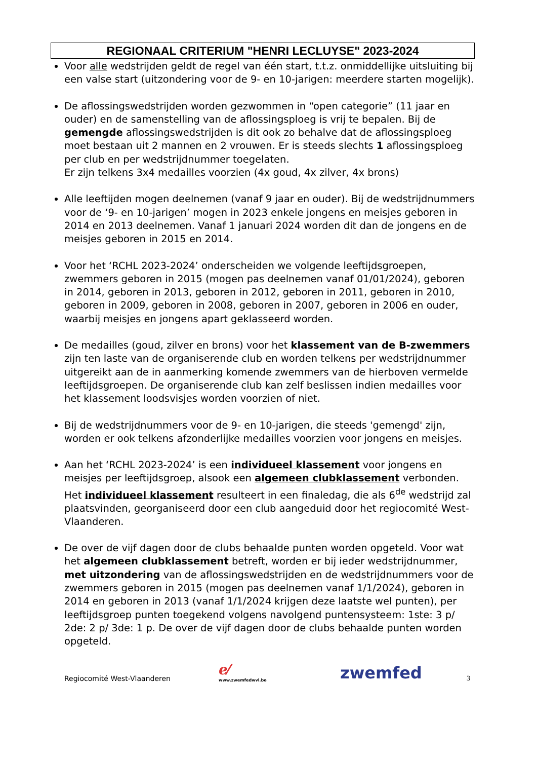REGIONAAL CRITERIUM "HENRI LECLUYSE" 2023-2024
Voor alle wedstrijden geldt de regel van één start, t.t.z. onmiddellijke uitsluiting bij een valse start (uitzondering voor de 9- en 10-jarigen: meerdere starten mogelijk).
De aflossingswedstrijden worden gezwommen in “open categorie” (11 jaar en ouder) en de samenstelling van de aflossingsploeg is vrij te bepalen. Bij de gemengde aflossingswedstrijden is dit ook zo behalve dat de aflossingsploeg moet bestaan uit 2 mannen en 2 vrouwen. Er is steeds slechts 1 aflossingsploeg per club en per wedstrijdnummer toegelaten.
Er zijn telkens 3x4 medailles voorzien (4x goud, 4x zilver, 4x brons)
Alle leeftijden mogen deelnemen (vanaf 9 jaar en ouder). Bij de wedstrijdnummers voor de ‘9- en 10-jarigen’ mogen in 2023 enkele jongens en meisjes geboren in 2014 en 2013 deelnemen. Vanaf 1 januari 2024 worden dit dan de jongens en de meisjes geboren in 2015 en 2014.
Voor het ‘RCHL 2023-2024’ onderscheiden we volgende leeftijdsgroepen, zwemmers geboren in 2015 (mogen pas deelnemen vanaf 01/01/2024), geboren in 2014, geboren in 2013, geboren in 2012, geboren in 2011, geboren in 2010, geboren in 2009, geboren in 2008, geboren in 2007, geboren in 2006 en ouder, waarbij meisjes en jongens apart geklasseerd worden.
De medailles (goud, zilver en brons) voor het klassement van de B-zwemmers zijn ten laste van de organiserende club en worden telkens per wedstrijdnummer uitgereikt aan de in aanmerking komende zwemmers van de hierboven vermelde leeftijdsgroepen. De organiserende club kan zelf beslissen indien medailles voor het klassement loodsvisjes worden voorzien of niet.
Bij de wedstrijdnummers voor de 9- en 10-jarigen, die steeds 'gemengd' zijn, worden er ook telkens afzonderlijke medailles voorzien voor jongens en meisjes.
Aan het ‘RCHL 2023-2024’ is een individueel klassement voor jongens en meisjes per leeftijdsgroep, alsook een algemeen clubklassement verbonden. Het individueel klassement resulteert in een finaledag, die als 6<sup>de</sup> wedstrijd zal plaatsvinden, georganiseerd door een club aangeduid door het regiocomité West-Vlaanderen.
De over de vijf dagen door de clubs behaalde punten worden opgeteld. Voor wat het algemeen clubklassement betreft, worden er bij ieder wedstrijdnummer, met uitzondering van de aflossingswedstrijden en de wedstrijdnummers voor de zwemmers geboren in 2015 (mogen pas deelnemen vanaf 1/1/2024), geboren in 2014 en geboren in 2013 (vanaf 1/1/2024 krijgen deze laatste wel punten), per leeftijdsgroep punten toegekend volgens navolgend puntensysteem: 1ste: 3 p/ 2de: 2 p/ 3de: 1 p. De over de vijf dagen door de clubs behaalde punten worden opgeteld.
Regiocomité West-Vlaanderen
ℯ⁄
www.zwemfedwvl.be
zwemfed
3